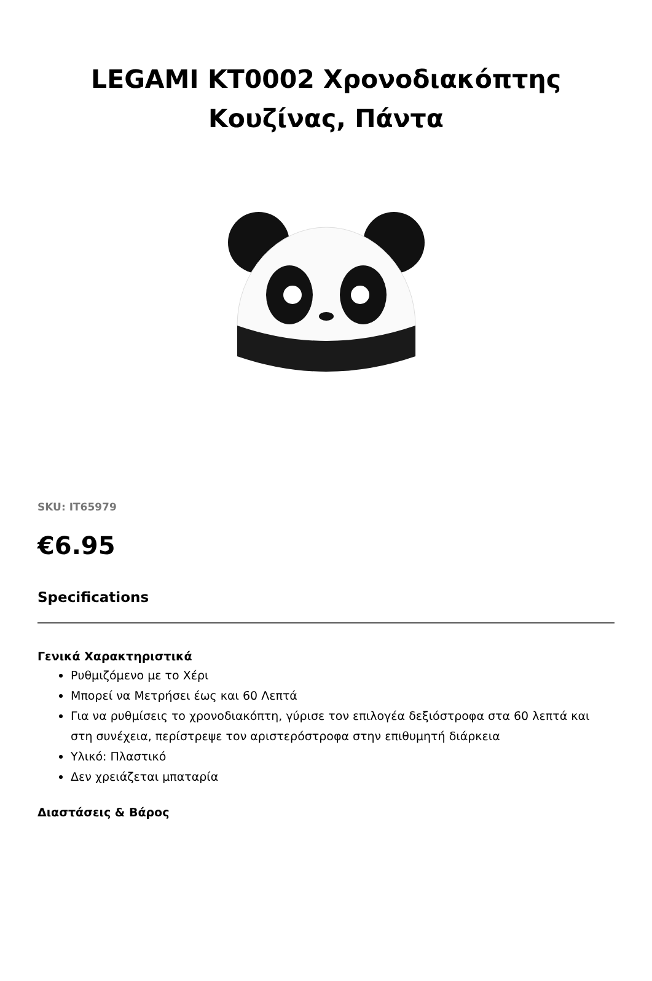LEGAMI KT0002 Χρονοδιακόπτης Κουζίνας, Πάντα
SKU: IT65979
€6.95
Specifications
Γενικά Χαρακτηριστικά
Ρυθμιζόμενο με το Χέρι
Μπορεί να Μετρήσει έως και 60 Λεπτά
Για να ρυθμίσεις το χρονοδιακόπτη, γύρισε τον επιλογέα δεξιόστροφα στα 60 λεπτά και στη συνέχεια, περίστρεψε τον αριστερόστροφα στην επιθυμητή διάρκεια
Υλικό: Πλαστικό
Δεν χρειάζεται μπαταρία
Διαστάσεις & Βάρος